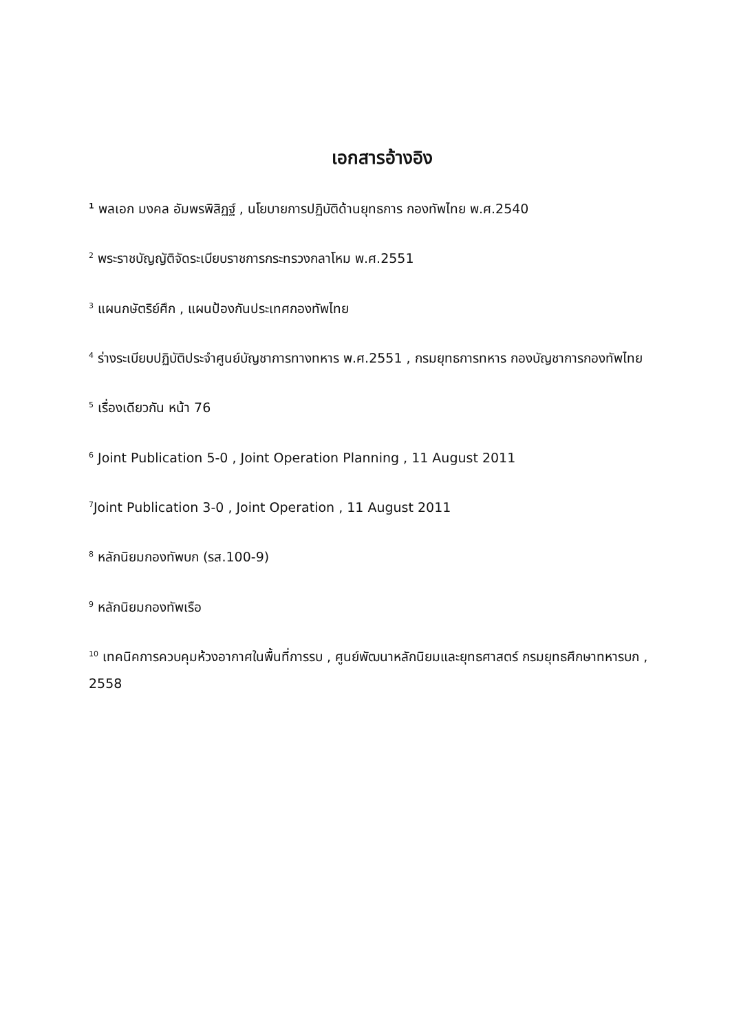เอกสารอ้างอิง
<sup>1</sup> พลเอก มงคล อัมพรพิสิฏฐ์ , นโยบายการปฏิบัติด้านยุทธการ กองทัพไทย พ.ศ.2540
<sup>2</sup> พระราชบัญญัติจัดระเบียบราชการกระทรวงกลาโหม พ.ศ.2551
<sup>3</sup> แผนกษัตริย์ศึก , แผนป้องกันประเทศกองทัพไทย
<sup>4</sup> ร่างระเบียบปฏิบัติประจำศูนย์บัญชาการทางทหาร พ.ศ.2551 , กรมยุทธการทหาร กองบัญชาการกองทัพไทย
<sup>5</sup> เรื่องเดียวกัน หน้า 76
<sup>6</sup> Joint Publication 5-0 , Joint Operation Planning , 11 August 2011
<sup>7</sup> Joint Publication 3-0 , Joint Operation , 11 August 2011
<sup>8</sup> หลักนิยมกองทัพบก (รส.100-9)
<sup>9</sup> หลักนิยมกองทัพเรือ
<sup>10</sup> เทคนิคการควบคุมห้วงอากาศในพื้นที่การรบ , ศูนย์พัฒนาหลักนิยมและยุทธศาสตร์ กรมยุทธศึกษาทหารบก , 2558